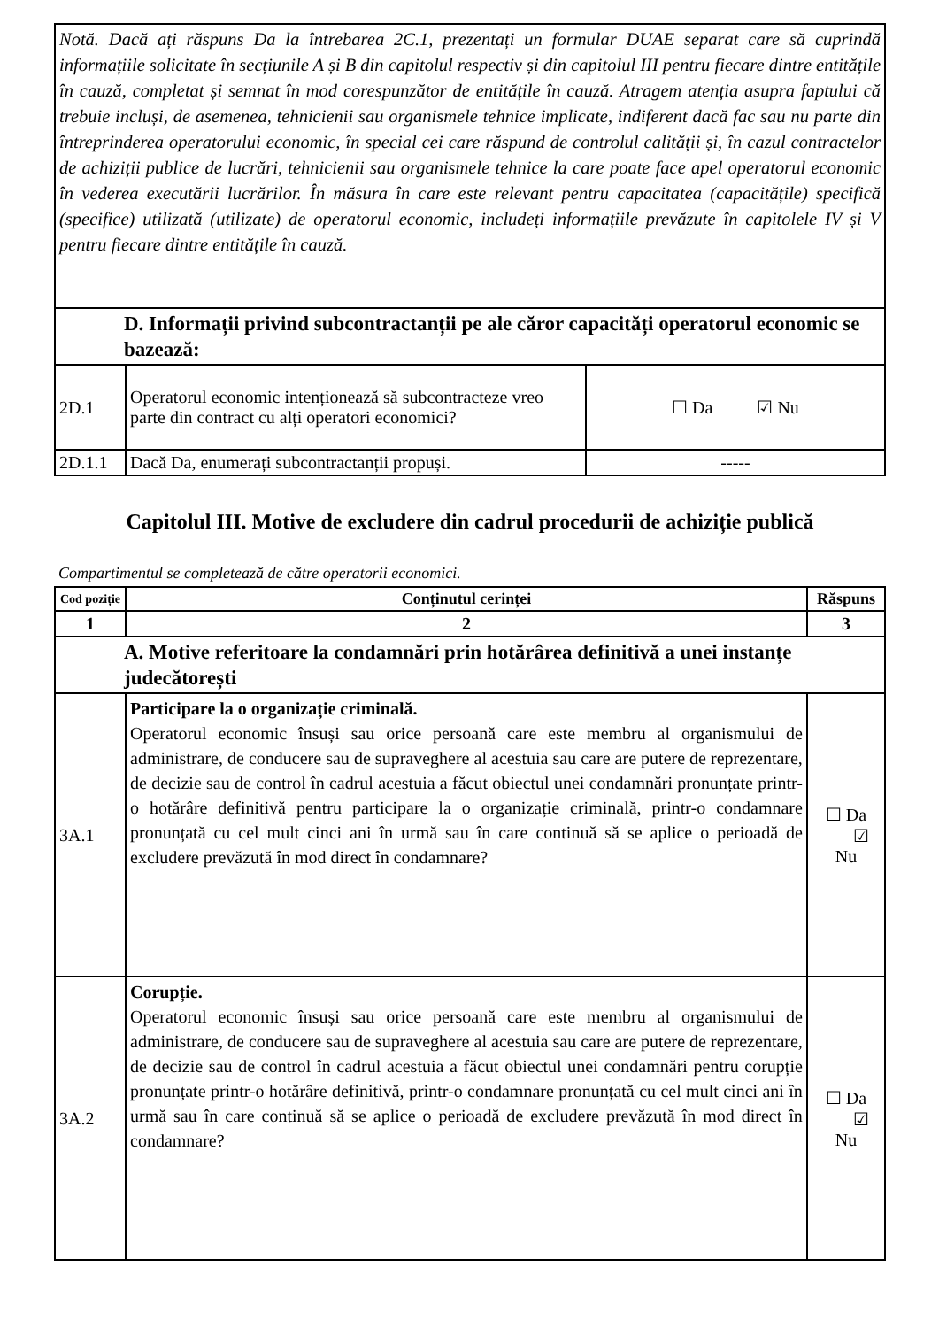| Notă. Dacă ați răspuns Da la întrebarea 2C.1, prezentați un formular DUAE separat care să cuprindă informațiile solicitate în secțiunile A și B din capitolul respectiv și din capitolul III pentru fiecare dintre entitățile în cauză, completat și semnat în mod corespunzător de entitățile în cauză. Atragem atenția asupra faptului că trebuie incluși, de asemenea, tehnicienii sau organismele tehnice implicate, indiferent dacă fac sau nu parte din întreprinderea operatorului economic, în special cei care răspund de controlul calității și, în cazul contractelor de achiziții publice de lucrări, tehnicienii sau organismele tehnice la care poate face apel operatorul economic în vederea executării lucrărilor. În măsura în care este relevant pentru capacitatea (capacitățile) specifică (specifice) utilizată (utilizate) de operatorul economic, includeți informațiile prevăzute în capitolele IV și V pentru fiecare dintre entitățile în cauză. | | |
| D. Informații privind subcontractanții pe ale căror capacități operatorul economic se bazează: | | |
| 2D.1 | Operatorul economic intenționează să subcontracteze vreo parte din contract cu alți operatori economici? | ☐ Da ☑ Nu |
| 2D.1.1 | Dacă Da, enumerați subcontractanții propuși. | ----- |
Capitolul III. Motive de excludere din cadrul procedurii de achiziție publică
Compartimentul se completează de către operatorii economici.
| Cod poziție | Conținutul cerinței | Răspuns | |
| --- | --- | --- | --- |
| 1 | 2 | 3 | |
| A. Motive referitoare la condamnări prin hotărârea definitivă a unei instanțe judecătorești | | | |
| 3A.1 | Participare la o organizație criminală. Operatorul economic însuși sau orice persoană care este membru al organismului de administrare, de conducere sau de supraveghere al acestuia sau care are putere de reprezentare, de decizie sau de control în cadrul acestuia a făcut obiectul unei condamnări pronunțate printr-o hotărâre definitivă pentru participare la o organizație criminală, printr-o condamnare pronunțată cu cel mult cinci ani în urmă sau în care continuă să se aplice o perioadă de excludere prevăzută în mod direct în condamnare? | | ☐ Da ☑ Nu |
| 3A.2 | Corupție. Operatorul economic însuși sau orice persoană care este membru al organismului de administrare, de conducere sau de supraveghere al acestuia sau care are putere de reprezentare, de decizie sau de control în cadrul acestuia a făcut obiectul unei condamnări pentru corupție pronunțate printr-o hotărâre definitivă, printr-o condamnare pronunțată cu cel mult cinci ani în urmă sau în care continuă să se aplice o perioadă de excludere prevăzută în mod direct în condamnare? | | ☐ Da ☑ Nu |